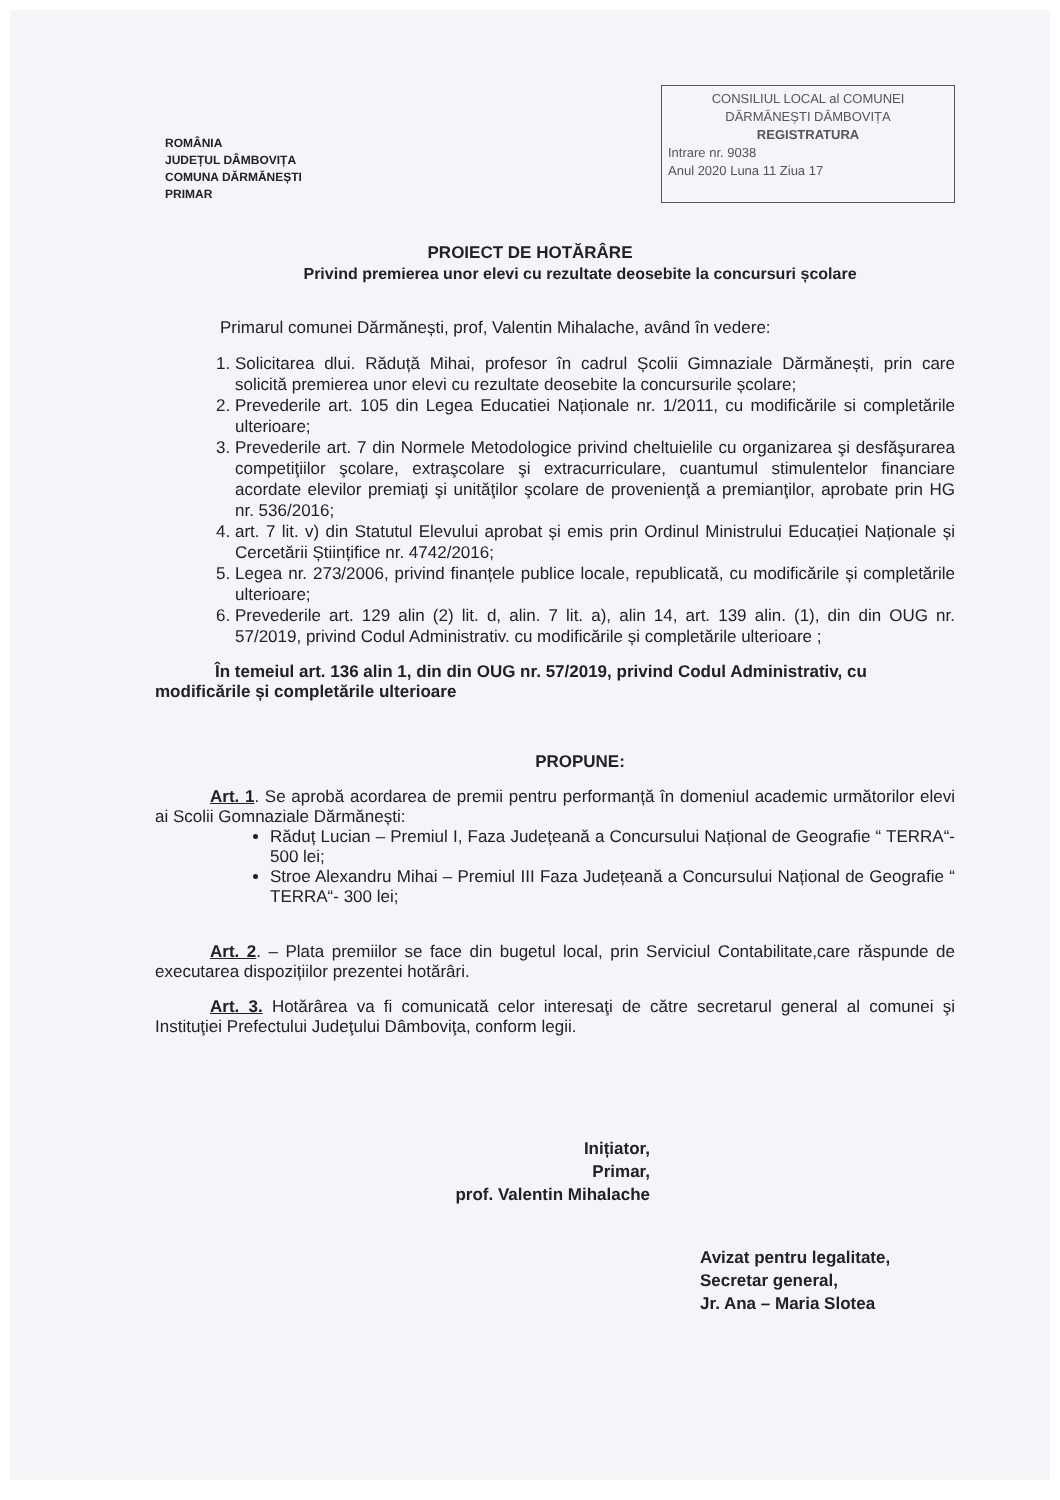ROMÂNIA
JUDEȚUL DÂMBOVIȚA
COMUNA DĂRMĂNEȘTI
PRIMAR
CONSILIUL LOCAL al COMUNEI
DĂRMĂNEȘTI DÂMBOVIȚA
REGISTRATURA
Intrare nr. 9038
Anul 2020 Luna 11 Ziua 17
PROIECT DE HOTĂRÂRE
Privind premierea unor elevi cu rezultate deosebite la concursuri școlare
Primarul comunei Dărmănești, prof, Valentin Mihalache, având în vedere:
1. Solicitarea dlui. Răduță Mihai, profesor în cadrul Școlii Gimnaziale Dărmănești, prin care solicită premierea unor elevi cu rezultate deosebite la concursurile școlare;
2. Prevederile art. 105 din Legea Educatiei Naționale nr. 1/2011, cu modificările si completările ulterioare;
3. Prevederile art. 7 din Normele Metodologice privind cheltuielile cu organizarea şi desfăşurarea competiţiilor şcolare, extraşcolare şi extracurriculare, cuantumul stimulentelor financiare acordate elevilor premiaţi şi unităţilor şcolare de provenienţă a premianţilor, aprobate prin HG nr. 536/2016;
4. art. 7 lit. v) din Statutul Elevului aprobat și emis prin Ordinul Ministrului Educației Naționale și Cercetării Științifice nr. 4742/2016;
5. Legea nr. 273/2006, privind finanțele publice locale, republicată, cu modificările și completările ulterioare;
6. Prevederile art. 129 alin (2) lit. d, alin. 7 lit. a), alin 14, art. 139 alin. (1), din din OUG nr. 57/2019, privind Codul Administrativ. cu modificările și completările ulterioare ;
În temeiul art. 136 alin 1, din din OUG nr. 57/2019, privind Codul Administrativ, cu modificările și completările ulterioare
PROPUNE:
Art. 1. Se aprobă acordarea de premii pentru performanță în domeniul academic următorilor elevi ai Scolii Gomnaziale Dărmănești:
Răduț Lucian – Premiul I, Faza Județeană a Concursului Național de Geografie “ TERRA“- 500 lei;
Stroe Alexandru Mihai – Premiul III Faza Județeană a Concursului Național de Geografie “ TERRA“- 300 lei;
Art. 2. – Plata premiilor se face din bugetul local, prin Serviciul Contabilitate,care răspunde de executarea dispozițiilor prezentei hotărâri.
Art. 3. Hotărârea va fi comunicată celor interesaţi de către secretarul general al comunei şi Instituţiei Prefectului Judeţului Dâmboviţa, conform legii.
Inițiator,
Primar,
prof. Valentin Mihalache
Avizat pentru legalitate,
Secretar general,
Jr. Ana – Maria Slotea